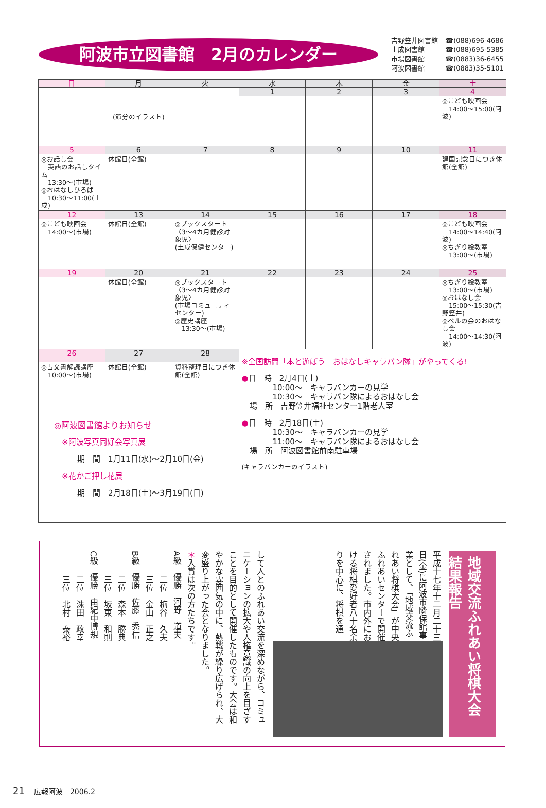阿波市立図書館　2月のカレンダー
吉野笠井図書館 ☎(088)696-4686
土成図書館 ☎(088)695-5385
市場図書館 ☎(0883)36-6455
阿波図書館 ☎(0883)35-5101
| 日 | 月 | 火 | 水 | 木 | 金 | 土 |
| --- | --- | --- | --- | --- | --- | --- |
| (節分のイラスト) | | | 1 | 2 | 3 | 4 |
| | | | | | | ◎こども映画会 14:00〜15:00(阿波) |
| 5 | 6 | 7 | 8 | 9 | 10 | 11 |
| ◎お話し会 英語のお話しタイム 13:30〜(市場) ◎おはなしひろば 10:30〜11:00(土成) | 休館日(全館) | | | | | 建国記念日につき休館(全館) |
| 12 | 13 | 14 | 15 | 16 | 17 | 18 |
| ◎こども映画会 14:00〜(市場) | 休館日(全館) | ◎ブックスタート 〈3〜4カ月健診対象児〉 (土成保健センター) | | | | ◎こども映画会 14:00〜14:40(阿波) ◎ちぎり絵教室 13:00〜(市場) |
| 19 | 20 | 21 | 22 | 23 | 24 | 25 |
| | 休館日(全館) | ◎ブックスタート 〈3〜4カ月健診対象児〉 (市場コミュニティセンター) ◎歴史講座 13:30〜(市場) | | | | ◎ちぎり絵教室 13:00〜(市場) ◎おはなし会 15:00〜15:30(吉野笠井) ◎ベルの会のおはなし会 14:00〜14:30(阿波) |
| 26 | 27 | 28 | ※全国訪問「本と遊ぼう おはなしキャラバン隊」がやってくる! ● 日 時 2月4日(土) 10:00〜 キャラバンカーの見学 10:30〜 キャラバン隊によるおはなし会 場 所 吉野笠井福祉センター1階老人室 ● 日 時 2月18日(土) 10:30〜 キャラバンカーの見学 11:00〜 キャラバン隊によるおはなし会 場 所 阿波図書館前南駐車場 (キャラバンカーのイラスト) | | | |
| ◎古文書解読講座 10:00〜(市場) | 休館日(全館) | 資料整理日につき休館(全館) | | | | |
| ◎阿波図書館よりお知らせ ※阿波写真同好会写真展 期 間 1月11日(水)〜2月10日(金) ※花かご押し花展 期 間 2月18日(土)〜3月19日(日) | | | | | | |
地域交流ふれあい将棋大会　結果報告
平成十七年十二月二十三日(金)に阿波市隣保館事業として、「地域交流ふれあい将棋大会」が中央ふれあいセンターで開催されました。市内外における将棋愛好者八十名余りを中心に、将棋を通
して人とのふれあい交流を深めながら、コミュニケーションの拡大や人権意識の向上を目ざすことを目的として開催したものです。大会は和やかな雰囲気の中に、熱戦が繰り広げられ、大変盛り上がった会となりました。
＊入賞は次の方たちです。
A級　優勝　河野　道夫
　　　二位　梅谷　久夫
　　　三位　金山　正之
B級　優勝　佐藤　秀信
　　　二位　森本　勝典
　　　三位　坂東　和則
C級　優勝　由紀中博規
　　　二位　洙田　政幸
　　　三位　北村　泰裕
21　広報阿波　2006.2